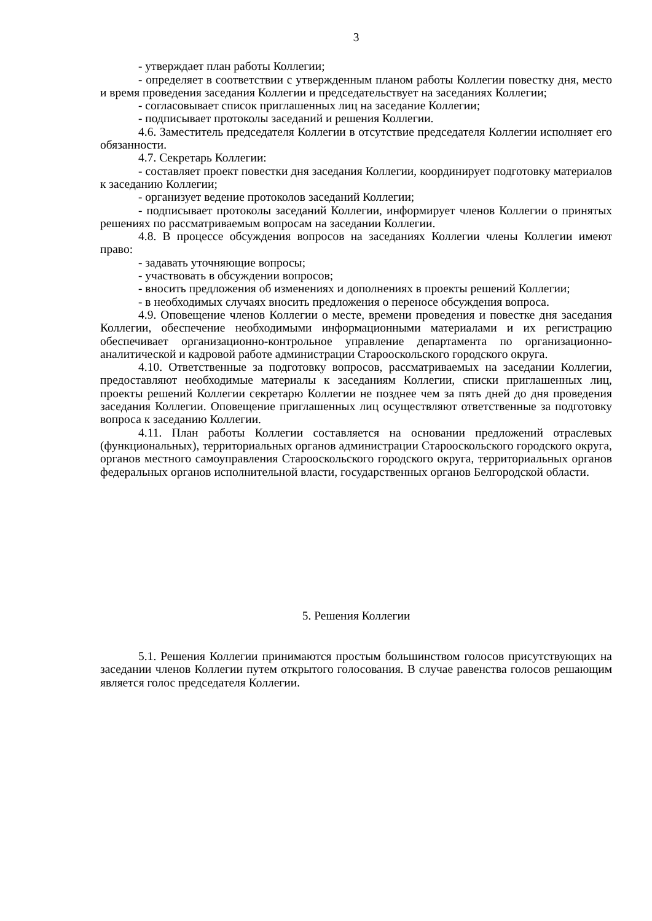3
- утверждает план работы Коллегии;
- определяет в соответствии с утвержденным планом работы Коллегии повестку дня, место и время проведения заседания Коллегии и председательствует на заседаниях Коллегии;
- согласовывает список приглашенных лиц на заседание Коллегии;
- подписывает протоколы заседаний и решения Коллегии.
4.6. Заместитель председателя Коллегии в отсутствие председателя Коллегии исполняет его обязанности.
4.7. Секретарь Коллегии:
- составляет проект повестки дня заседания Коллегии, координирует подготовку материалов к заседанию Коллегии;
- организует ведение протоколов заседаний Коллегии;
- подписывает протоколы заседаний Коллегии, информирует членов Коллегии о принятых решениях по рассматриваемым вопросам на заседании Коллегии.
4.8. В процессе обсуждения вопросов на заседаниях Коллегии члены Коллегии имеют право:
- задавать уточняющие вопросы;
- участвовать в обсуждении вопросов;
- вносить предложения об изменениях и дополнениях в проекты решений Коллегии;
- в необходимых случаях вносить предложения о переносе обсуждения вопроса.
4.9. Оповещение членов Коллегии о месте, времени проведения и повестке дня заседания Коллегии, обеспечение необходимыми информационными материалами и их регистрацию обеспечивает организационно-контрольное управление департамента по организационно-аналитической и кадровой работе администрации Старооскольского городского округа.
4.10. Ответственные за подготовку вопросов, рассматриваемых на заседании Коллегии, предоставляют необходимые материалы к заседаниям Коллегии, списки приглашенных лиц, проекты решений Коллегии секретарю Коллегии не позднее чем за пять дней до дня проведения заседания Коллегии. Оповещение приглашенных лиц осуществляют ответственные за подготовку вопроса к заседанию Коллегии.
4.11. План работы Коллегии составляется на основании предложений отраслевых (функциональных), территориальных органов администрации Старооскольского городского округа, органов местного самоуправления Старооскольского городского округа, территориальных органов федеральных органов исполнительной власти, государственных органов Белгородской области.
5. Решения Коллегии
5.1. Решения Коллегии принимаются простым большинством голосов присутствующих на заседании членов Коллегии путем открытого голосования. В случае равенства голосов решающим является голос председателя Коллегии.